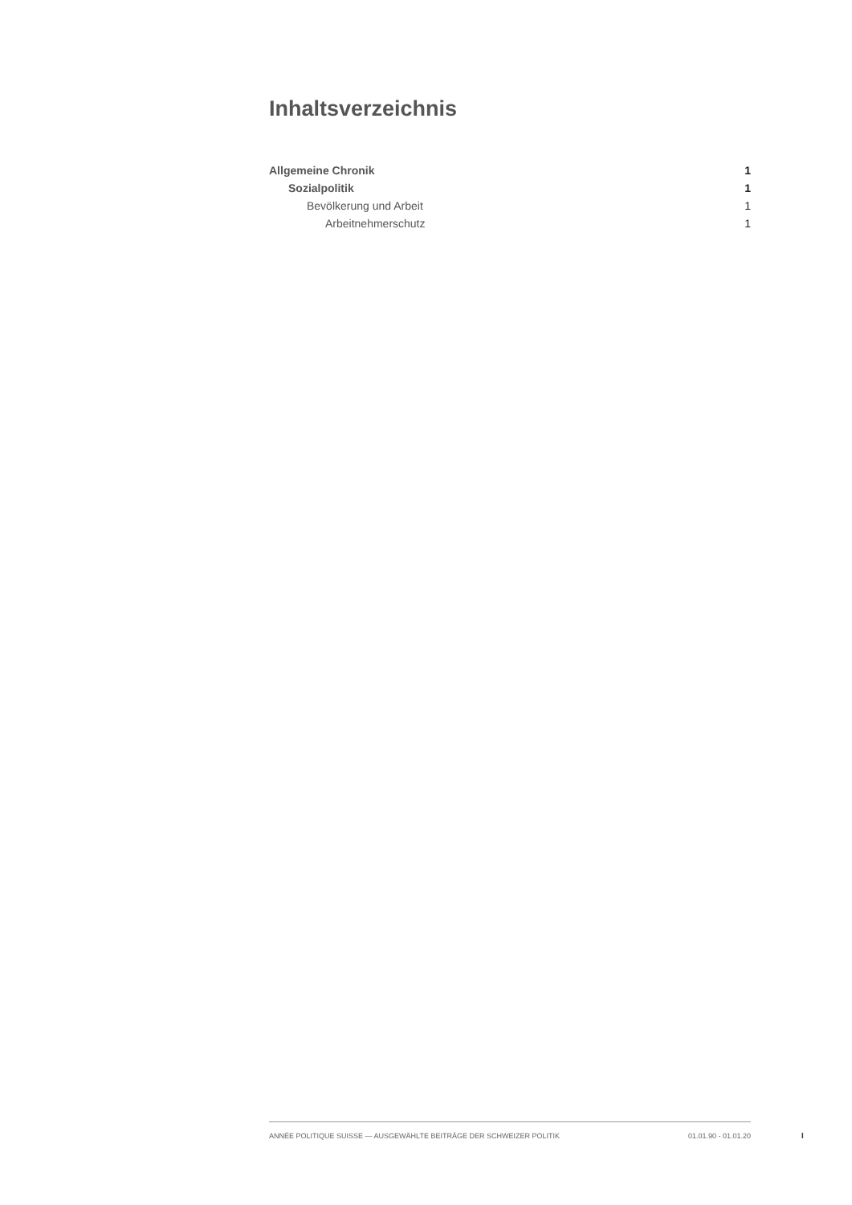Inhaltsverzeichnis
Allgemeine Chronik 1
Sozialpolitik 1
Bevölkerung und Arbeit 1
Arbeitnehmerschutz 1
ANNÉE POLITIQUE SUISSE — AUSGEWÄHLTE BEITRÄGE DER SCHWEIZER POLITIK 01.01.90 - 01.01.20
I